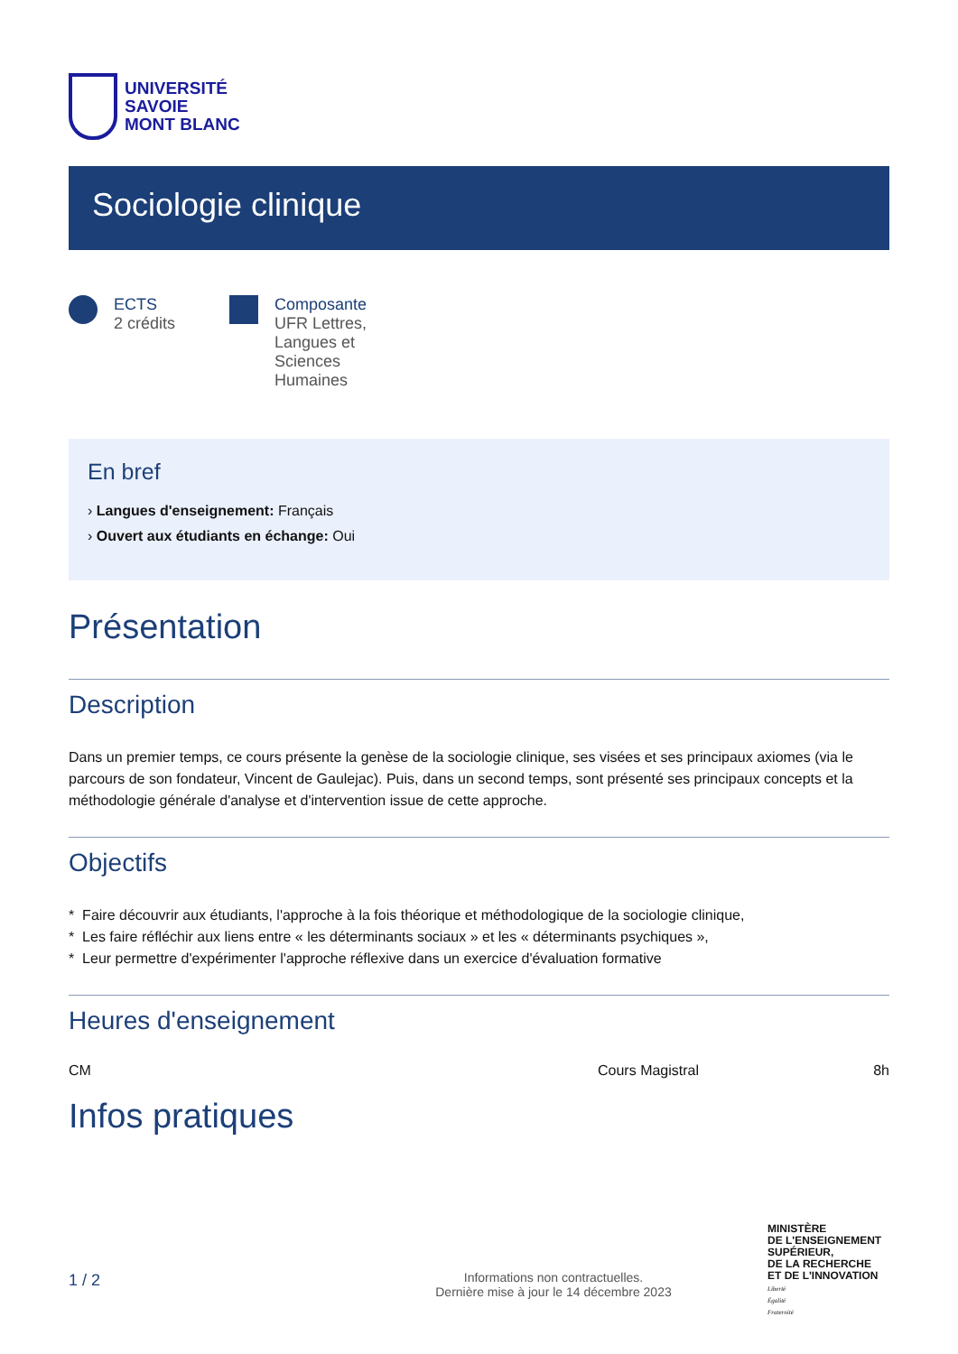UNIVERSITÉ
SAVOIE
MONT BLANC
Sociologie clinique
ECTS
2 crédits
Composante
UFR Lettres,
Langues et
Sciences
Humaines
En bref
› Langues d'enseignement: Français
› Ouvert aux étudiants en échange: Oui
Présentation
Description
Dans un premier temps, ce cours présente la genèse de la sociologie clinique, ses visées et ses principaux axiomes (via le parcours de son fondateur, Vincent de Gaulejac). Puis, dans un second temps, sont présenté ses principaux concepts et la méthodologie générale d'analyse et d'intervention issue de cette approche.
Objectifs
* Faire découvrir aux étudiants, l'approche à la fois théorique et méthodologique de la sociologie clinique,
* Les faire réfléchir aux liens entre « les déterminants sociaux » et les « déterminants psychiques »,
* Leur permettre d'expérimenter l'approche réflexive dans un exercice d'évaluation formative
Heures d'enseignement
CM Cours Magistral 8h
Infos pratiques
1 / 2
Informations non contractuelles.
Dernière mise à jour le 14 décembre 2023
MINISTÈRE
DE L'ENSEIGNEMENT
SUPÉRIEUR,
DE LA RECHERCHE
ET DE L'INNOVATION
Liberté
Égalité
Fraternité